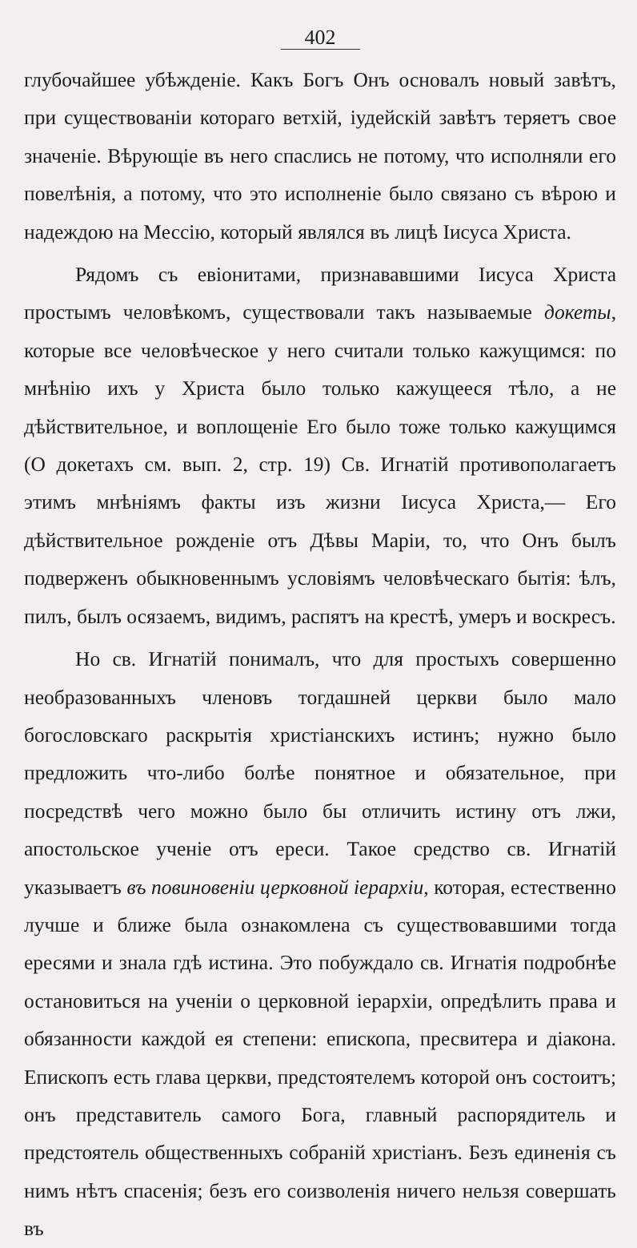402
глубочайшее убѣжденіе. Какъ Богъ Онъ основалъ новый завѣтъ, при существованіи котораго ветхій, іудейскій завѣтъ теряетъ свое значеніе. Вѣрующіе въ него спаслись не потому, что исполняли его повелѣнія, а потому, что это исполненіе было связано съ вѣрою и надеждою на Мессію, который являлся въ лицѣ Іисуса Христа.
Рядомъ съ евіонитами, признававшими Іисуса Христа простымъ человѣкомъ, существовали такъ называемые докеты, которые все человѣческое у него считали только кажущимся: по мнѣнію ихъ у Христа было только кажущееся тѣло, а не дѣйствительное, и воплощеніе Его было тоже только кажущимся (О докетахъ см. вып. 2, стр. 19) Св. Игнатій противополагаетъ этимъ мнѣніямъ факты изъ жизни Іисуса Христа,— Его дѣйствительное рожденіе отъ Дѣвы Маріи, то, что Онъ былъ подверженъ обыкновеннымъ условіямъ человѣческаго бытія: ѣлъ, пилъ, былъ осязаемъ, видимъ, распятъ на крестѣ, умеръ и воскресъ.
Но св. Игнатій понималъ, что для простыхъ совершенно необразованныхъ членовъ тогдашней церкви было мало богословскаго раскрытія христіанскихъ истинъ; нужно было предложить что-либо болѣе понятное и обязательное, при посредствѣ чего можно было бы отличить истину отъ лжи, апостольское ученіе отъ ереси. Такое средство св. Игнатій указываетъ въ повиновеніи церковной іерархіи, которая, естественно лучше и ближе была ознакомлена съ существовавшими тогда ересями и знала гдѣ истина. Это побуждало св. Игнатія подробнѣе остановиться на ученіи о церковной іерархіи, опредѣлить права и обязанности каждой ея степени: епископа, пресвитера и діакона. Епископъ есть глава церкви, предстоятелемъ которой онъ состоитъ; онъ представитель самого Бога, главный распорядитель и предстоятель общественныхъ собраній христіанъ. Безъ единенія съ нимъ нѣтъ спасенія; безъ его соизволенія ничего нельзя совершать въ